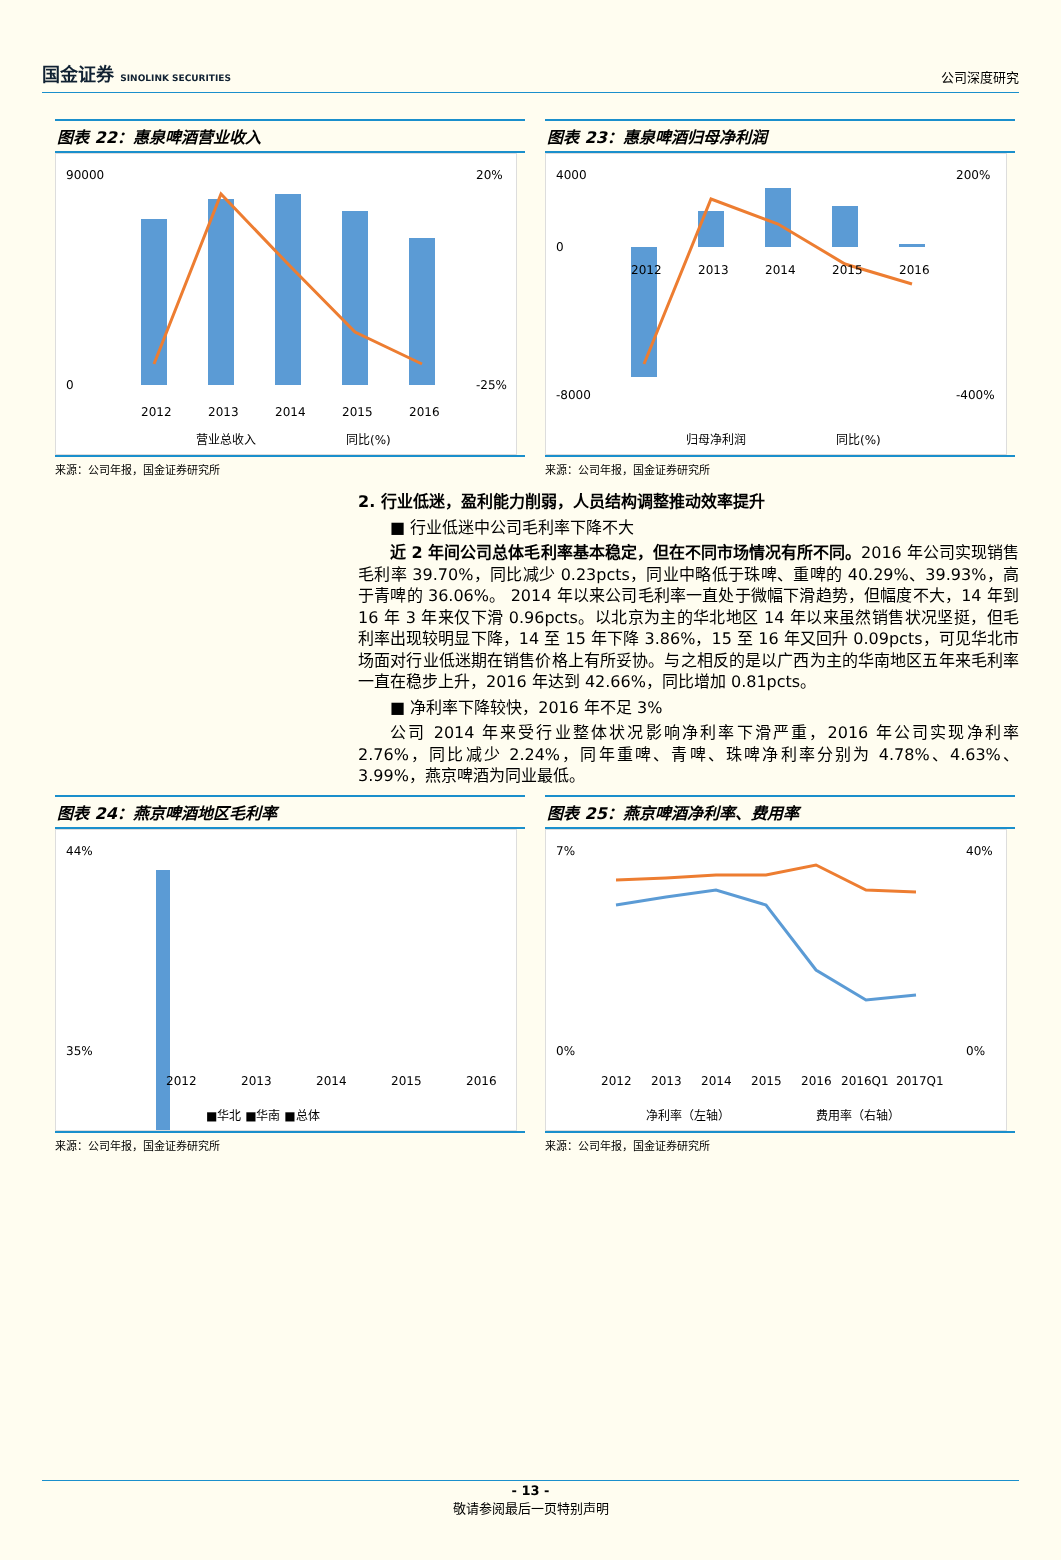国金证券 SINOLINK SECURITIES
公司深度研究
图表 22：惠泉啤酒营业收入
90000
0
20%
-25%
2012
2013
2014
2015
2016
营业总收入
同比(%)
来源：公司年报，国金证券研究所
图表 23：惠泉啤酒归母净利润
4000
0
-8000
200%
-400%
2013
2014
2015
2016
2012
归母净利润
同比(%)
来源：公司年报，国金证券研究所
2. 行业低迷，盈利能力削弱，人员结构调整推动效率提升
■ 行业低迷中公司毛利率下降不大
近 2 年间公司总体毛利率基本稳定，但在不同市场情况有所不同。2016 年公司实现销售毛利率 39.70%，同比减少 0.23pcts，同业中略低于珠啤、重啤的 40.29%、39.93%，高于青啤的 36.06%。 2014 年以来公司毛利率一直处于微幅下滑趋势，但幅度不大，14 年到 16 年 3 年来仅下滑 0.96pcts。以北京为主的华北地区 14 年以来虽然销售状况坚挺，但毛利率出现较明显下降，14 至 15 年下降 3.86%，15 至 16 年又回升 0.09pcts，可见华北市场面对行业低迷期在销售价格上有所妥协。与之相反的是以广西为主的华南地区五年来毛利率一直在稳步上升，2016 年达到 42.66%，同比增加 0.81pcts。
■ 净利率下降较快，2016 年不足 3%
公司 2014 年来受行业整体状况影响净利率下滑严重，2016 年公司实现净利率 2.76%，同比减少 2.24%，同年重啤、青啤、珠啤净利率分别为 4.78%、4.63%、3.99%，燕京啤酒为同业最低。
图表 24：燕京啤酒地区毛利率
44%
35%
2012
2013
2014
2015
2016
■华北 ■华南 ■总体
来源：公司年报，国金证券研究所
图表 25：燕京啤酒净利率、费用率
7%
0%
40%
0%
2012
2013
2014
2015
2016
2016Q1
2017Q1
净利率（左轴）
费用率（右轴）
来源：公司年报，国金证券研究所
- 13 -
敬请参阅最后一页特别声明